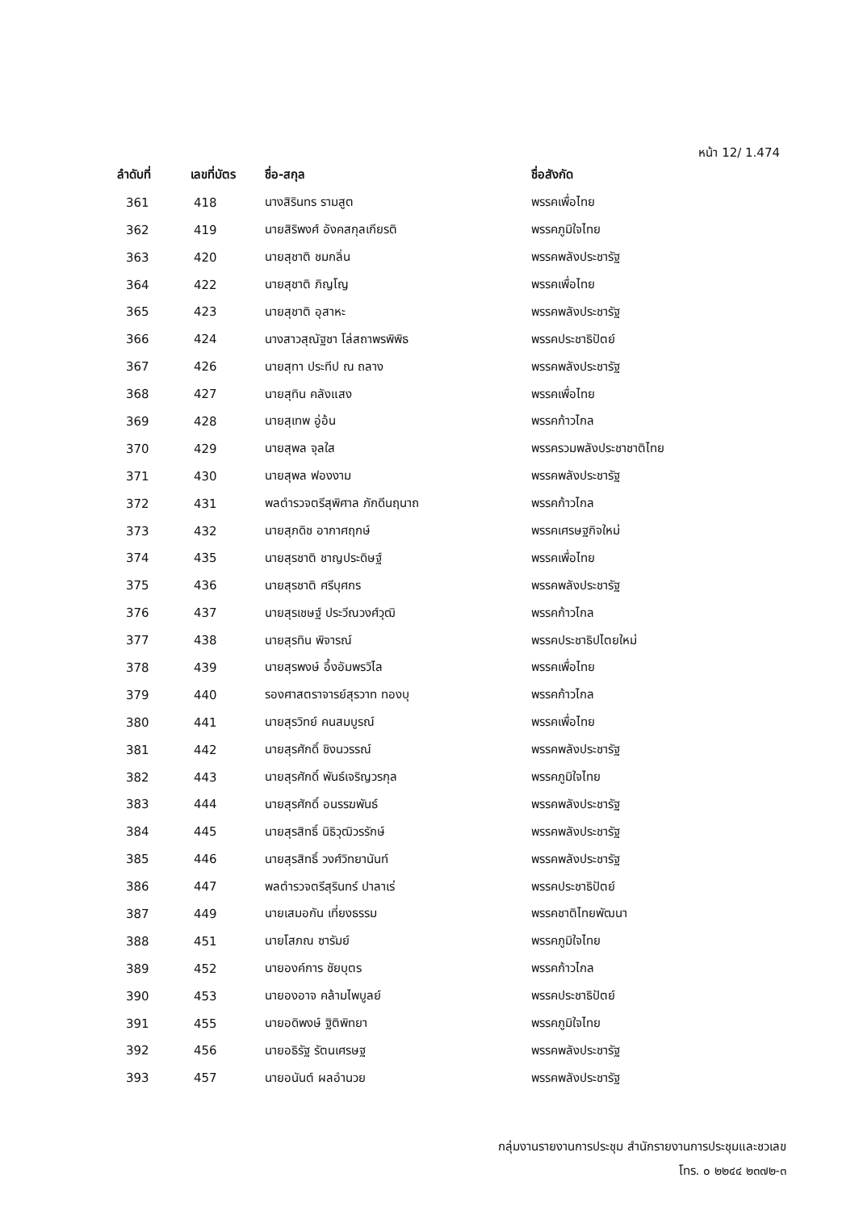หน้า 12/ 1.474
| ลำดับที่ | เลขที่บัตร | ชื่อ-สกุล | ชื่อสังกัด |
| --- | --- | --- | --- |
| 361 | 418 | นางสิรินทร รามสูต | พรรคเพื่อไทย |
| 362 | 419 | นายสิริพงศ์ อังคสกุลเกียรติ | พรรคภูมิใจไทย |
| 363 | 420 | นายสุชาติ ชมกลิ่น | พรรคพลังประชารัฐ |
| 364 | 422 | นายสุชาติ ภิญโญ | พรรคเพื่อไทย |
| 365 | 423 | นายสุชาติ อุสาหะ | พรรคพลังประชารัฐ |
| 366 | 424 | นางสาวสุณัฐชา โล่สถาพรพิพิธ | พรรคประชาธิปัตย์ |
| 367 | 426 | นายสุทา ประทีป ณ ถลาง | พรรคพลังประชารัฐ |
| 368 | 427 | นายสุทิน คลังแสง | พรรคเพื่อไทย |
| 369 | 428 | นายสุเทพ อู่อ้น | พรรคก้าวไกล |
| 370 | 429 | นายสุพล จุลใส | พรรครวมพลังประชาชาติไทย |
| 371 | 430 | นายสุพล ฟองงาม | พรรคพลังประชารัฐ |
| 372 | 431 | พลตำรวจตรีสุพิศาล ภักดีนฤนาถ | พรรคก้าวไกล |
| 373 | 432 | นายสุภดิช อากาศฤกษ์ | พรรคเศรษฐกิจใหม่ |
| 374 | 435 | นายสุรชาติ ชาญประดิษฐ์ | พรรคเพื่อไทย |
| 375 | 436 | นายสุรชาติ ศรีบุศกร | พรรคพลังประชารัฐ |
| 376 | 437 | นายสุรเชษฐ์ ประวีณวงศ์วุฒิ | พรรคก้าวไกล |
| 377 | 438 | นายสุรทิน พิจารณ์ | พรรคประชาธิปไตยใหม่ |
| 378 | 439 | นายสุรพงษ์ อึ้งอัมพรวิไล | พรรคเพื่อไทย |
| 379 | 440 | รองศาสตราจารย์สุรวาท ทองบุ | พรรคก้าวไกล |
| 380 | 441 | นายสุรวิทย์ คนสมบูรณ์ | พรรคเพื่อไทย |
| 381 | 442 | นายสุรศักดิ์ ชิงนวรรณ์ | พรรคพลังประชารัฐ |
| 382 | 443 | นายสุรศักดิ์ พันธ์เจริญวรกุล | พรรคภูมิใจไทย |
| 383 | 444 | นายสุรศักดิ์ อนรรฆพันธ์ | พรรคพลังประชารัฐ |
| 384 | 445 | นายสุรสิทธิ์ นิธิวุฒิวรรักษ์ | พรรคพลังประชารัฐ |
| 385 | 446 | นายสุรสิทธิ์ วงศ์วิทยานันท์ | พรรคพลังประชารัฐ |
| 386 | 447 | พลตำรวจตรีสุรินทร์ ปาลาเร่ | พรรคประชาธิปัตย์ |
| 387 | 449 | นายเสมอกัน เที่ยงธรรม | พรรคชาติไทยพัฒนา |
| 388 | 451 | นายโสภณ ซารัมย์ | พรรคภูมิใจไทย |
| 389 | 452 | นายองค์การ ชัยบุตร | พรรคก้าวไกล |
| 390 | 453 | นายองอาจ คล้ามไพบูลย์ | พรรคประชาธิปัตย์ |
| 391 | 455 | นายอดิพงษ์ ฐิติพิทยา | พรรคภูมิใจไทย |
| 392 | 456 | นายอธิรัฐ รัตนเศรษฐ | พรรคพลังประชารัฐ |
| 393 | 457 | นายอนันต์ ผลอำนวย | พรรคพลังประชารัฐ |
กลุ่มงานรายงานการประชุม สำนักรายงานการประชุมและชวเลข
โทร. ๐ ๒๒๔๔ ๒๓๗๒-๓